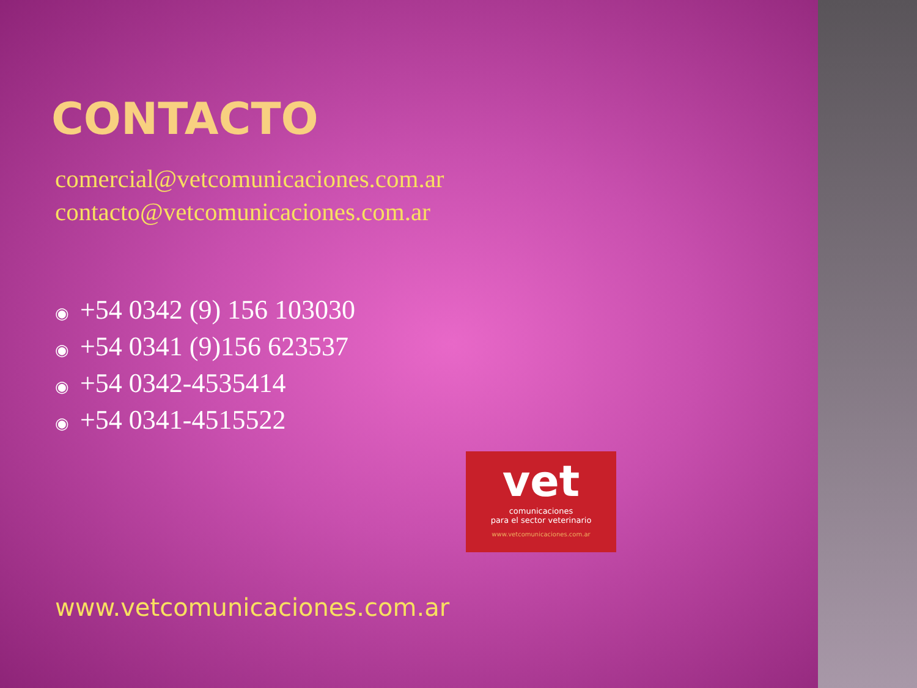CONTACTO
comercial@vetcomunicaciones.com.ar
contacto@vetcomunicaciones.com.ar
◉ +54 0342 (9) 156 103030
◉ +54 0341 (9)156 623537
◉ +54 0342-4535414
◉ +54 0341-4515522
vet
comunicaciones
para el sector veterinario
www.vetcomunicaciones.com.ar
www.vetcomunicaciones.com.ar